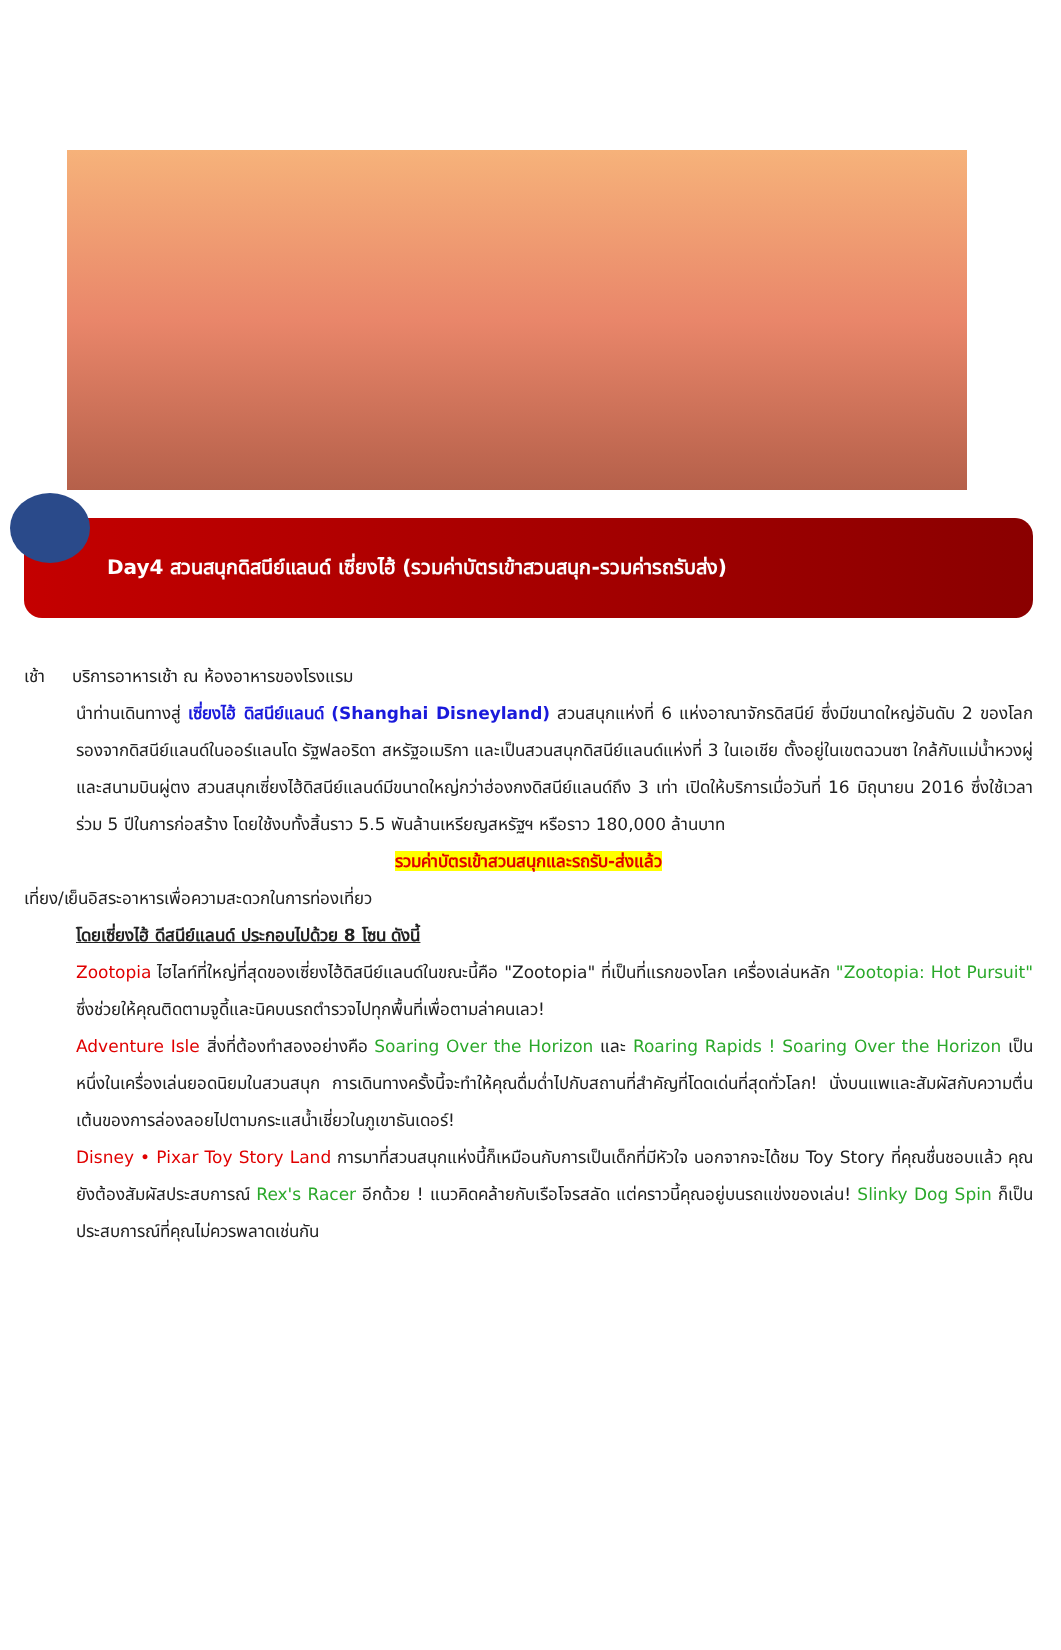Day4 สวนสนุกดิสนีย์แลนด์ เซี่ยงไฮ้ (รวมค่าบัตรเข้าสวนสนุก-รวมค่ารถรับส่ง)
เช้า บริการอาหารเช้า ณ ห้องอาหารของโรงแรม
นำท่านเดินทางสู่ เซี่ยงไฮ้ ดิสนีย์แลนด์ (Shanghai Disneyland) สวนสนุกแห่งที่ 6 แห่งอาณาจักรดิสนีย์ ซึ่งมีขนาดใหญ่อันดับ 2 ของโลก รองจากดิสนีย์แลนด์ในออร์แลนโด รัฐฟลอริดา สหรัฐอเมริกา และเป็นสวนสนุกดิสนีย์แลนด์แห่งที่ 3 ในเอเชีย ตั้งอยู่ในเขตฉวนซา ใกล้กับแม่น้ำหวงผู่ และสนามบินผู่ตง สวนสนุกเซี่ยงไฮ้ดิสนีย์แลนด์มีขนาดใหญ่กว่าฮ่องกงดิสนีย์แลนด์ถึง 3 เท่า เปิดให้บริการเมื่อวันที่ 16 มิถุนายน 2016 ซึ่งใช้เวลาร่วม 5 ปีในการก่อสร้าง โดยใช้งบทั้งสิ้นราว 5.5 พันล้านเหรียญสหรัฐฯ หรือราว 180,000 ล้านบาท
รวมค่าบัตรเข้าสวนสนุกและรถรับ-ส่งแล้ว
เที่ยง/เย็นอิสระอาหารเพื่อความสะดวกในการท่องเที่ยว
โดยเซี่ยงไฮ้ ดีสนีย์แลนด์ ประกอบไปด้วย 8 โซน ดังนี้
Zootopia ไฮไลท์ที่ใหญ่ที่สุดของเซี่ยงไฮ้ดิสนีย์แลนด์ในขณะนี้คือ "Zootopia" ที่เป็นที่แรกของโลก เครื่องเล่นหลัก "Zootopia: Hot Pursuit" ซึ่งช่วยให้คุณติดตามจูดี้และนิคบนรถตำรวจไปทุกพื้นที่เพื่อตามล่าคนเลว!
Adventure Isle สิ่งที่ต้องทำสองอย่างคือ Soaring Over the Horizon และ Roaring Rapids ! Soaring Over the Horizon เป็นหนึ่งในเครื่องเล่นยอดนิยมในสวนสนุก การเดินทางครั้งนี้จะทำให้คุณดื่มด่ำไปกับสถานที่สำคัญที่โดดเด่นที่สุดทั่วโลก! นั่งบนแพและสัมผัสกับความตื่นเต้นของการล่องลอยไปตามกระแสน้ำเชี่ยวในภูเขาธันเดอร์!
Disney • Pixar Toy Story Land การมาที่สวนสนุกแห่งนี้ก็เหมือนกับการเป็นเด็กที่มีหัวใจ นอกจากจะได้ชม Toy Story ที่คุณชื่นชอบแล้ว คุณยังต้องสัมผัสประสบการณ์ Rex's Racer อีกด้วย ! แนวคิดคล้ายกับเรือโจรสลัด แต่คราวนี้คุณอยู่บนรถแข่งของเล่น! Slinky Dog Spin ก็เป็นประสบการณ์ที่คุณไม่ควรพลาดเช่นกัน